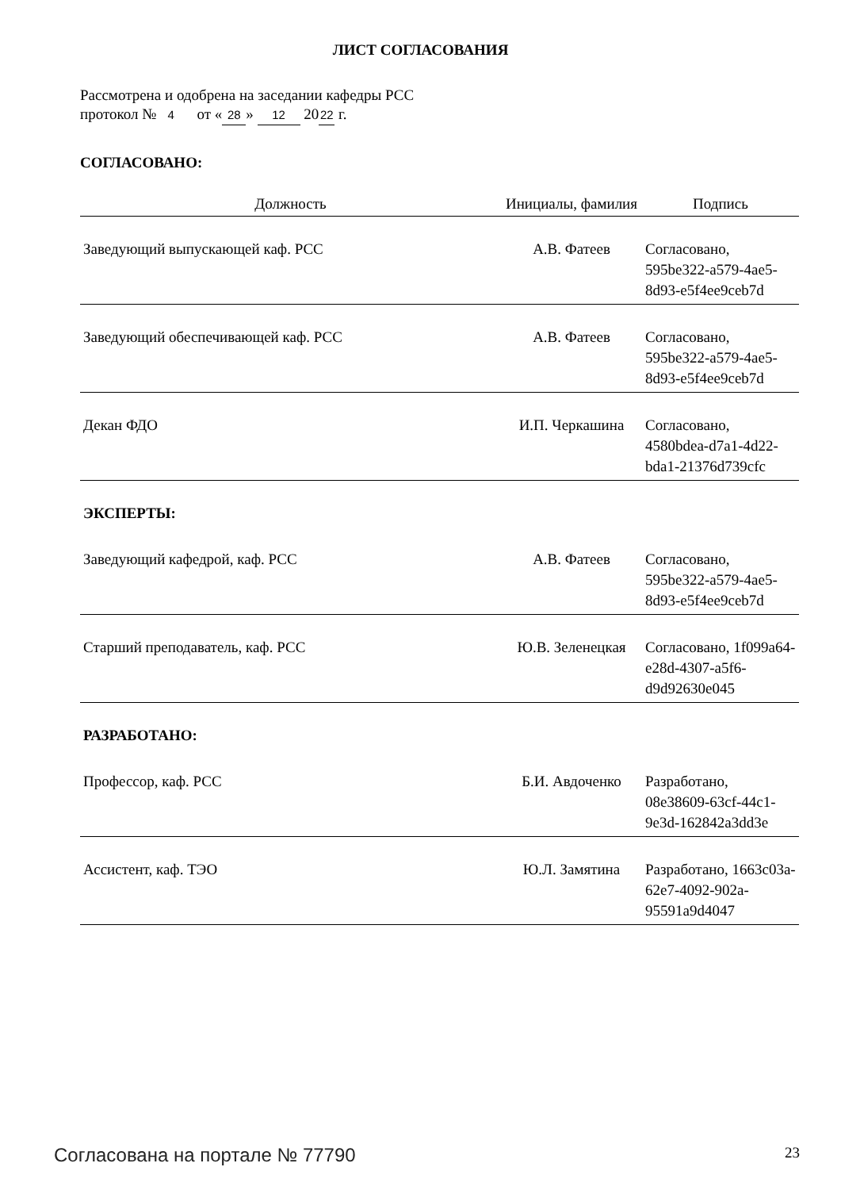ЛИСТ СОГЛАСОВАНИЯ
Рассмотрена и одобрена на заседании кафедры РСС
протокол № 4 от « 28 » 12 20 22 г.
СОГЛАСОВАНО:
| Должность | Инициалы, фамилия | Подпись |
| --- | --- | --- |
| Заведующий выпускающей каф. РСС | А.В. Фатеев | Согласовано, 595be322-a579-4ae5-8d93-e5f4ee9ceb7d |
| Заведующий обеспечивающей каф. РСС | А.В. Фатеев | Согласовано, 595be322-a579-4ae5-8d93-e5f4ee9ceb7d |
| Декан ФДО | И.П. Черкашина | Согласовано, 4580bdea-d7a1-4d22-bda1-21376d739cfc |
| ЭКСПЕРТЫ: | | |
| Заведующий кафедрой, каф. РСС | А.В. Фатеев | Согласовано, 595be322-a579-4ae5-8d93-e5f4ee9ceb7d |
| Старший преподаватель, каф. РСС | Ю.В. Зеленецкая | Согласовано, 1f099a64-e28d-4307-a5f6-d9d92630e045 |
| РАЗРАБОТАНО: | | |
| Профессор, каф. РСС | Б.И. Авдоченко | Разработано, 08e38609-63cf-44c1-9e3d-162842a3dd3e |
| Ассистент, каф. ТЭО | Ю.Л. Замятина | Разработано, 1663c03a-62e7-4092-902a-95591a9d4047 |
Согласована на портале № 77790 23